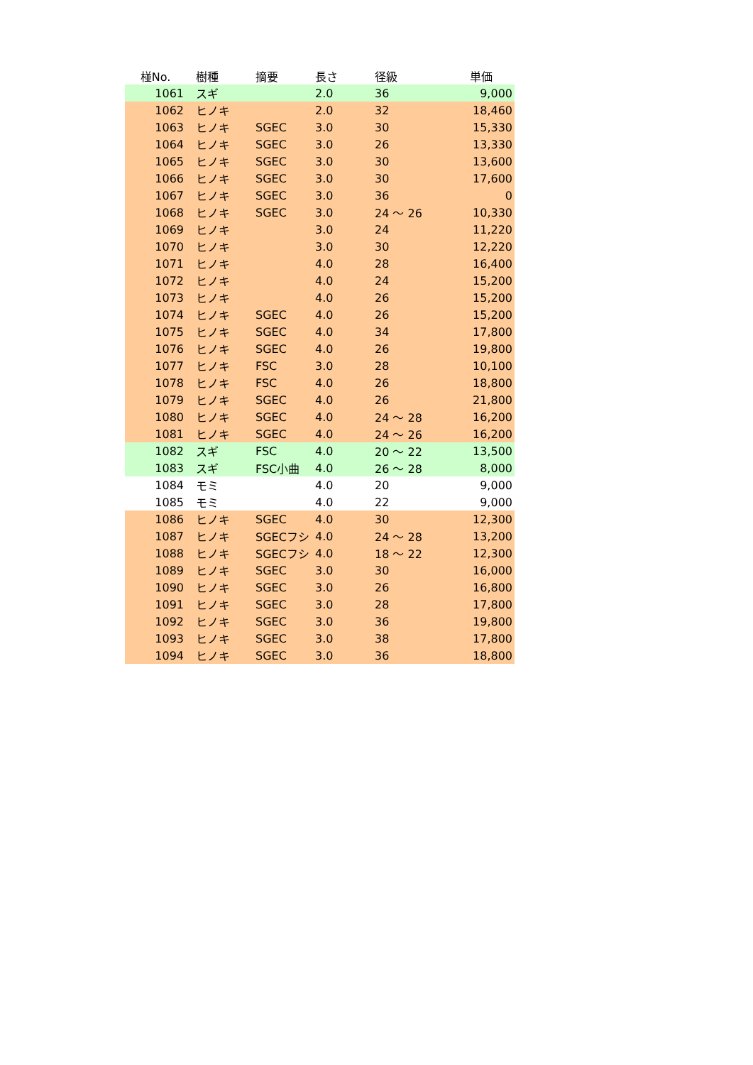| 椪No. | 樹種 | 摘要 | 長さ | 径級 | 単価 |
| --- | --- | --- | --- | --- | --- |
| 1061 | スギ | | 2.0 | 36 | 9,000 |
| 1062 | ヒノキ | | 2.0 | 32 | 18,460 |
| 1063 | ヒノキ | SGEC | 3.0 | 30 | 15,330 |
| 1064 | ヒノキ | SGEC | 3.0 | 26 | 13,330 |
| 1065 | ヒノキ | SGEC | 3.0 | 30 | 13,600 |
| 1066 | ヒノキ | SGEC | 3.0 | 30 | 17,600 |
| 1067 | ヒノキ | SGEC | 3.0 | 36 | 0 |
| 1068 | ヒノキ | SGEC | 3.0 | 24 ～ 26 | 10,330 |
| 1069 | ヒノキ | | 3.0 | 24 | 11,220 |
| 1070 | ヒノキ | | 3.0 | 30 | 12,220 |
| 1071 | ヒノキ | | 4.0 | 28 | 16,400 |
| 1072 | ヒノキ | | 4.0 | 24 | 15,200 |
| 1073 | ヒノキ | | 4.0 | 26 | 15,200 |
| 1074 | ヒノキ | SGEC | 4.0 | 26 | 15,200 |
| 1075 | ヒノキ | SGEC | 4.0 | 34 | 17,800 |
| 1076 | ヒノキ | SGEC | 4.0 | 26 | 19,800 |
| 1077 | ヒノキ | FSC | 3.0 | 28 | 10,100 |
| 1078 | ヒノキ | FSC | 4.0 | 26 | 18,800 |
| 1079 | ヒノキ | SGEC | 4.0 | 26 | 21,800 |
| 1080 | ヒノキ | SGEC | 4.0 | 24 ～ 28 | 16,200 |
| 1081 | ヒノキ | SGEC | 4.0 | 24 ～ 26 | 16,200 |
| 1082 | スギ | FSC | 4.0 | 20 ～ 22 | 13,500 |
| 1083 | スギ | FSC小曲 | 4.0 | 26 ～ 28 | 8,000 |
| 1084 | モミ | | 4.0 | 20 | 9,000 |
| 1085 | モミ | | 4.0 | 22 | 9,000 |
| 1086 | ヒノキ | SGEC | 4.0 | 30 | 12,300 |
| 1087 | ヒノキ | SGECフシ | 4.0 | 24 ～ 28 | 13,200 |
| 1088 | ヒノキ | SGECフシ | 4.0 | 18 ～ 22 | 12,300 |
| 1089 | ヒノキ | SGEC | 3.0 | 30 | 16,000 |
| 1090 | ヒノキ | SGEC | 3.0 | 26 | 16,800 |
| 1091 | ヒノキ | SGEC | 3.0 | 28 | 17,800 |
| 1092 | ヒノキ | SGEC | 3.0 | 36 | 19,800 |
| 1093 | ヒノキ | SGEC | 3.0 | 38 | 17,800 |
| 1094 | ヒノキ | SGEC | 3.0 | 36 | 18,800 |